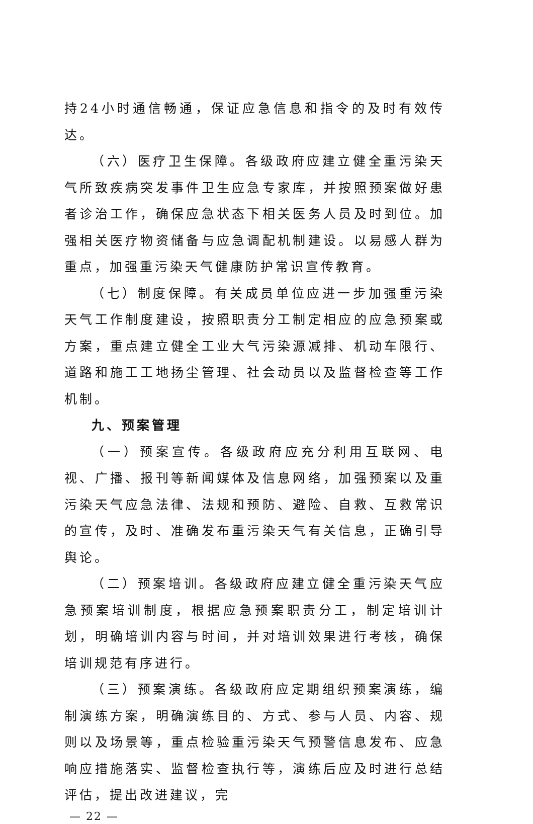持24小时通信畅通，保证应急信息和指令的及时有效传达。
（六）医疗卫生保障。各级政府应建立健全重污染天气所致疾病突发事件卫生应急专家库，并按照预案做好患者诊治工作，确保应急状态下相关医务人员及时到位。加强相关医疗物资储备与应急调配机制建设。以易感人群为重点，加强重污染天气健康防护常识宣传教育。
（七）制度保障。有关成员单位应进一步加强重污染天气工作制度建设，按照职责分工制定相应的应急预案或方案，重点建立健全工业大气污染源减排、机动车限行、道路和施工工地扬尘管理、社会动员以及监督检查等工作机制。
九、预案管理
（一）预案宣传。各级政府应充分利用互联网、电视、广播、报刊等新闻媒体及信息网络，加强预案以及重污染天气应急法律、法规和预防、避险、自救、互救常识的宣传，及时、准确发布重污染天气有关信息，正确引导舆论。
（二）预案培训。各级政府应建立健全重污染天气应急预案培训制度，根据应急预案职责分工，制定培训计划，明确培训内容与时间，并对培训效果进行考核，确保培训规范有序进行。
（三）预案演练。各级政府应定期组织预案演练，编制演练方案，明确演练目的、方式、参与人员、内容、规则以及场景等，重点检验重污染天气预警信息发布、应急响应措施落实、监督检查执行等，演练后应及时进行总结评估，提出改进建议，完
— 22 —